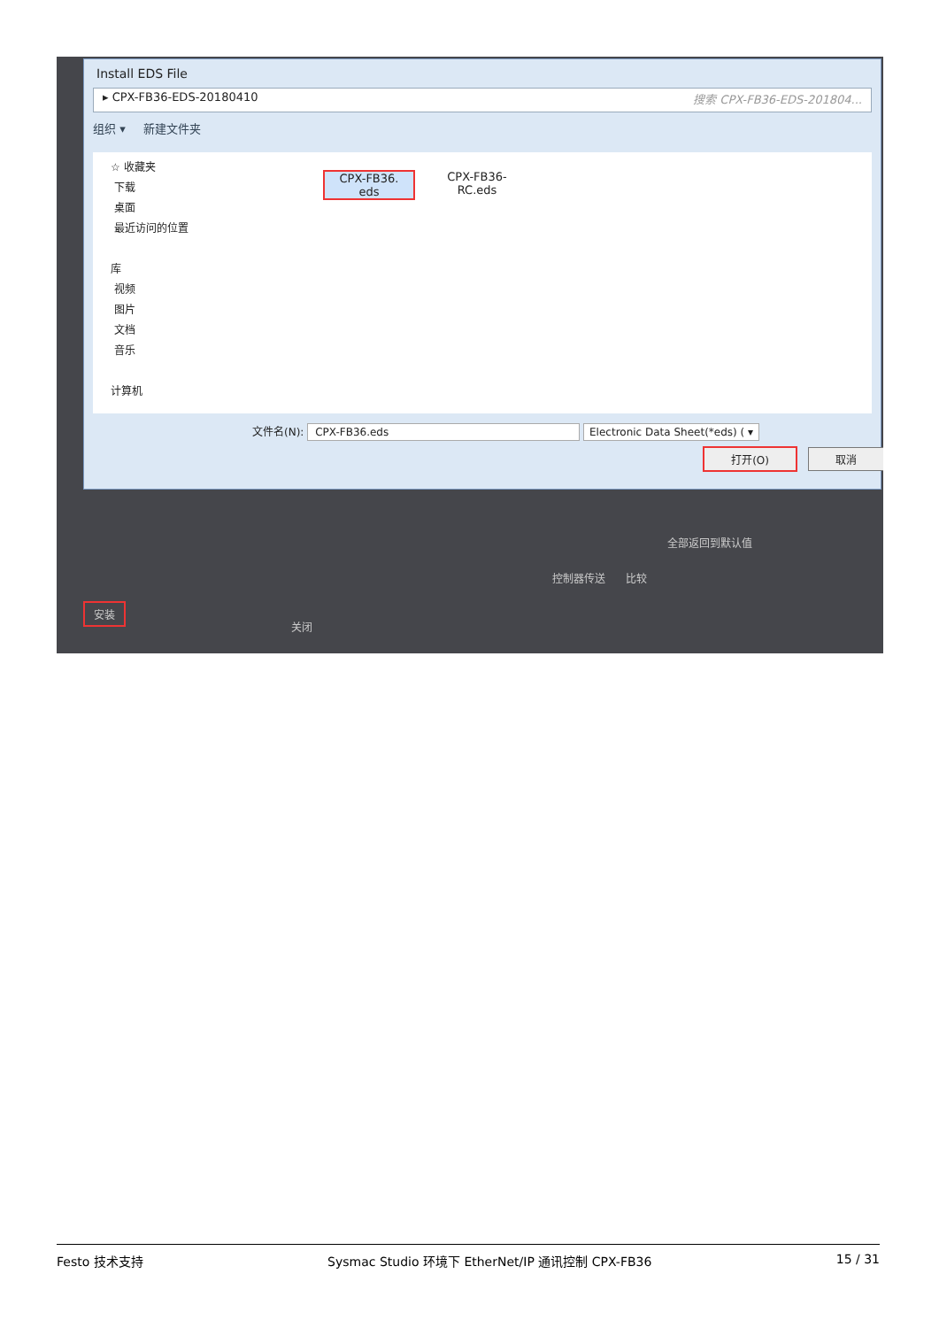Install EDS File
▸ CPX-FB36-EDS-20180410 搜索 CPX-FB36-EDS-201804...
组织 ▾ 新建文件夹
☆ 收藏夹
下载
桌面
最近访问的位置
库
视频
图片
文档
音乐
计算机
CPX-FB36.
eds
CPX-FB36-
RC.eds
文件名(N): CPX-FB36.eds Electronic Data Sheet(*eds) ( ▾
打开(O) 取消
全部返回到默认值
控制器传送 比较
安装
关闭
Festo 技术支持 Sysmac Studio 环境下 EtherNet/IP 通讯控制 CPX-FB36 15 / 31